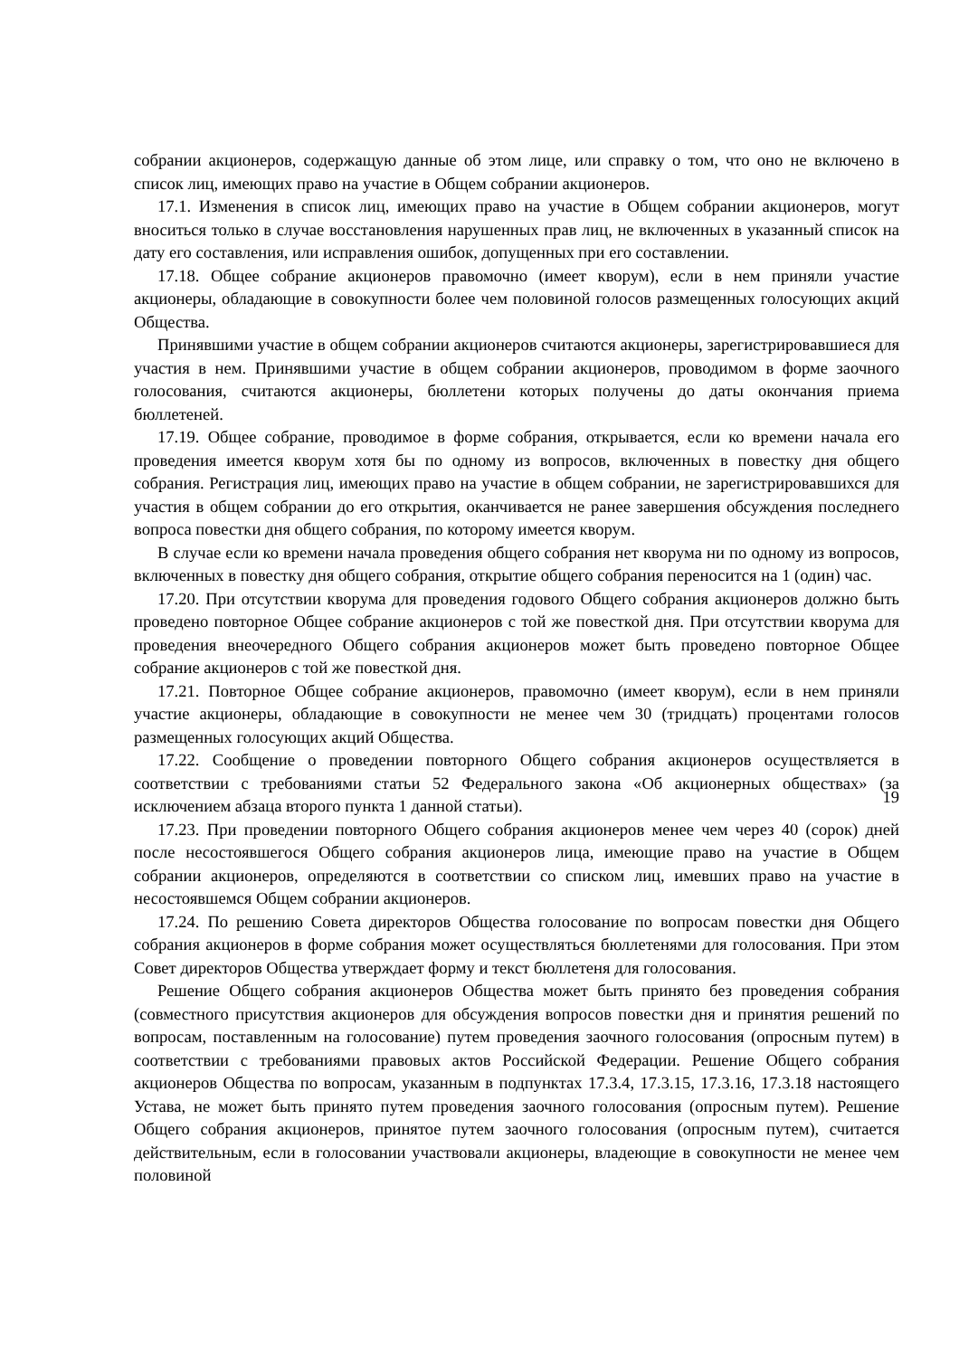собрании акционеров, содержащую данные об этом лице, или справку о том, что оно не включено в список лиц, имеющих право на участие в Общем собрании акционеров.
17.1. Изменения в список лиц, имеющих право на участие в Общем собрании акционеров, могут вноситься только в случае восстановления нарушенных прав лиц, не включенных в указанный список на дату его составления, или исправления ошибок, допущенных при его составлении.
17.18. Общее собрание акционеров правомочно (имеет кворум), если в нем приняли участие акционеры, обладающие в совокупности более чем половиной голосов размещенных голосующих акций Общества.
Принявшими участие в общем собрании акционеров считаются акционеры, зарегистрировавшиеся для участия в нем. Принявшими участие в общем собрании акционеров, проводимом в форме заочного голосования, считаются акционеры, бюллетени которых получены до даты окончания приема бюллетеней.
17.19. Общее собрание, проводимое в форме собрания, открывается, если ко времени начала его проведения имеется кворум хотя бы по одному из вопросов, включенных в повестку дня общего собрания. Регистрация лиц, имеющих право на участие в общем собрании, не зарегистрировавшихся для участия в общем собрании до его открытия, оканчивается не ранее завершения обсуждения последнего вопроса повестки дня общего собрания, по которому имеется кворум.
В случае если ко времени начала проведения общего собрания нет кворума ни по одному из вопросов, включенных в повестку дня общего собрания, открытие общего собрания переносится на 1 (один) час.
17.20. При отсутствии кворума для проведения годового Общего собрания акционеров должно быть проведено повторное Общее собрание акционеров с той же повесткой дня. При отсутствии кворума для проведения внеочередного Общего собрания акционеров может быть проведено повторное Общее собрание акционеров с той же повесткой дня.
17.21. Повторное Общее собрание акционеров, правомочно (имеет кворум), если в нем приняли участие акционеры, обладающие в совокупности не менее чем 30 (тридцать) процентами голосов размещенных голосующих акций Общества.
17.22. Сообщение о проведении повторного Общего собрания акционеров осуществляется в соответствии с требованиями статьи 52 Федерального закона «Об акционерных обществах» (за исключением абзаца второго пункта 1 данной статьи).
17.23. При проведении повторного Общего собрания акционеров менее чем через 40 (сорок) дней после несостоявшегося Общего собрания акционеров лица, имеющие право на участие в Общем собрании акционеров, определяются в соответствии со списком лиц, имевших право на участие в несостоявшемся Общем собрании акционеров.
17.24. По решению Совета директоров Общества голосование по вопросам повестки дня Общего собрания акционеров в форме собрания может осуществляться бюллетенями для голосования. При этом Совет директоров Общества утверждает форму и текст бюллетеня для голосования.
Решение Общего собрания акционеров Общества может быть принято без проведения собрания (совместного присутствия акционеров для обсуждения вопросов повестки дня и принятия решений по вопросам, поставленным на голосование) путем проведения заочного голосования (опросным путем) в соответствии с требованиями правовых актов Российской Федерации. Решение Общего собрания акционеров Общества по вопросам, указанным в подпунктах 17.3.4, 17.3.15, 17.3.16, 17.3.18 настоящего Устава, не может быть принято путем проведения заочного голосования (опросным путем). Решение Общего собрания акционеров, принятое путем заочного голосования (опросным путем), считается действительным, если в голосовании участвовали акционеры, владеющие в совокупности не менее чем половиной
19